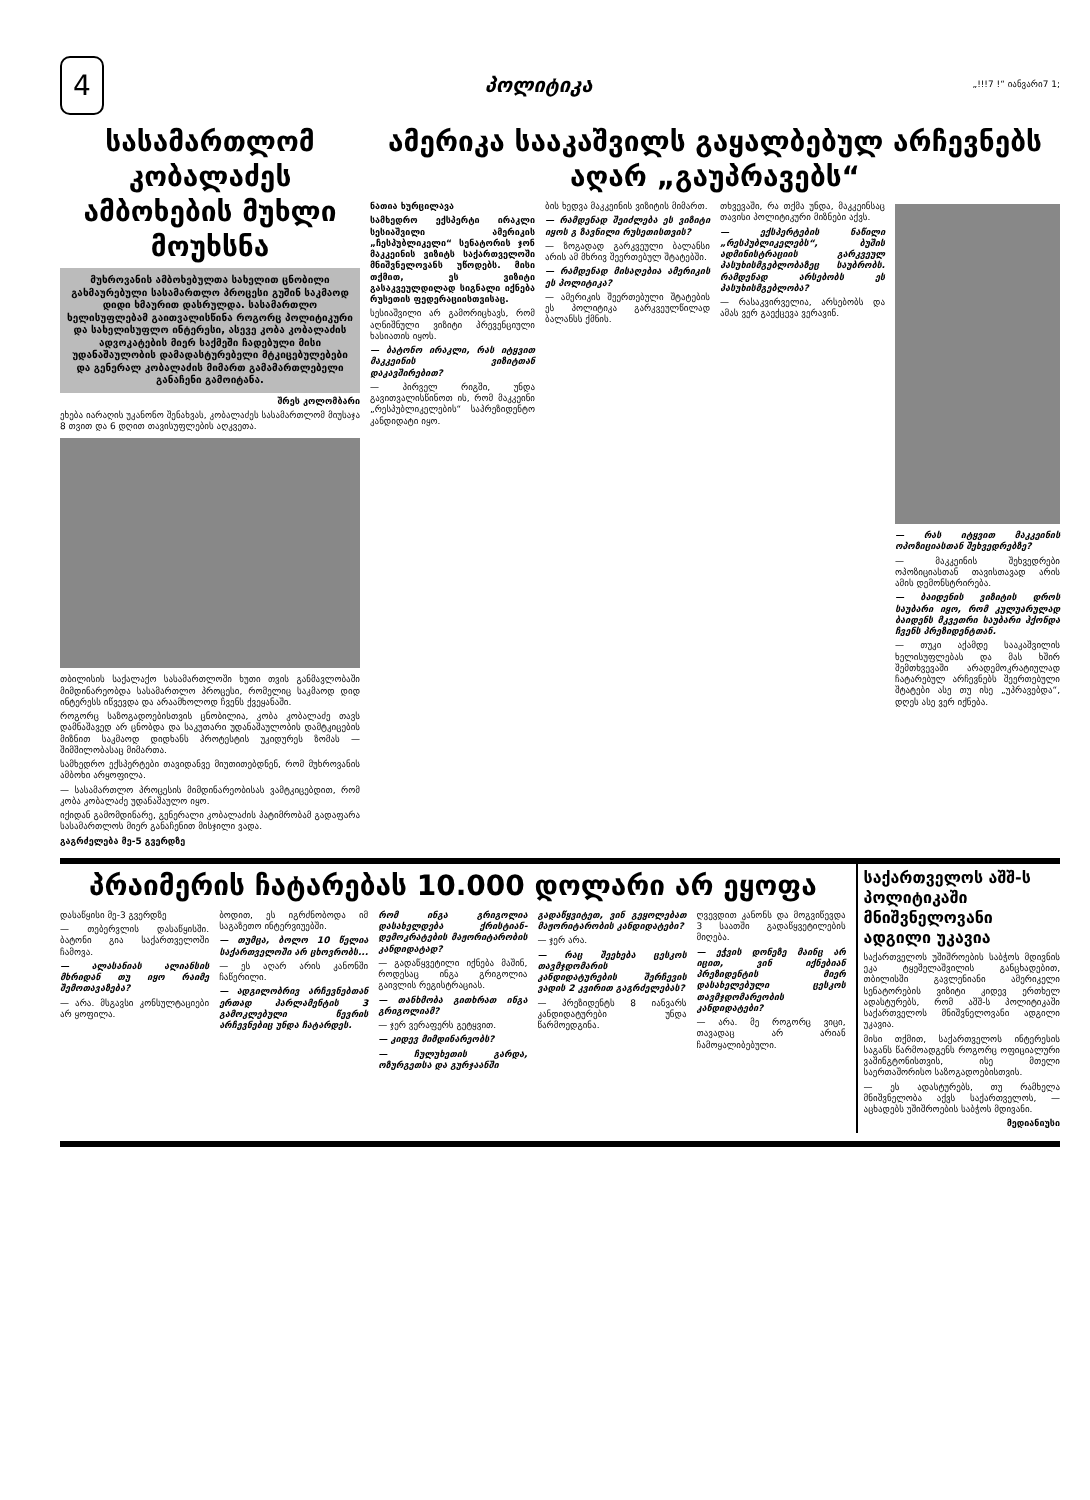4
პოლიტიკა „!!!7 !“ იანვარი7 1;
სასამართლომ კობალაძეს ამბოხების მუხლი მოუხსნა
მუხროვანის ამბოხებულთა სახელით ცნობილი გახმაურებული სასამართლო პროცესი გუშინ საკმაოდ დიდი ხმაურით დასრულდა. სასამართლო ხელისუფლებამ გაითვალისწინა როგორც პოლიტიკური და სახელისუფლო ინტერესი, ასევე კობა კობალაძის ადვოკატების მიერ საქმეში ჩადებული მისი უდანაშაულობის დამადასტურებელი მტკიცებულებები და გენერალ კობალაძის მიმართ გამამართლებელი განაჩენი გამოიტანა.
შრეს კოლომბარი
ეხება იარაღის უკანონო შენახვას, კობალაძეს სასამართლომ მიუსაჯა 8 თვით და 6 დღით თავისუფლების აღკვეთა.
თბილისის საქალაქო სასამართლოში ხუთი თვის განმავლობაში მიმდინარეობდა სასამართლო პროცესი, რომელიც საკმაოდ დიდ ინტერესს იწვევდა და არაამხოლოდ ჩვენს ქვეყანაში.
როგორც საზოგადოებისთვის ცნობილია, კობა კობალაძე თავს დამნაშავედ არ ცნობდა და საკუთარი უდანაშაულობის დამტკიცების მიზნით საკმაოდ დიდხანს პროტესტის უკიდურეს ზომას — შიმშილობასაც მიმართა.
სამხედრო ექსპერტები თავიდანვე მიუთითებდნენ, რომ მუხროვანის ამბოხი არყოფილა.
— სასამართლო პროცესის მიმდინარეობისას ვამტკიცებდით, რომ კობა კობალაძე უდანაშაულო იყო.
იქიდან გამომდინარე, გენერალი კობალაძის პატიმრობამ გადაფარა სასამართლოს მიერ განაჩენით მისჯილი ვადა.
გაგრძელება მე-5 გვერდზე
ამერიკა სააკაშვილს გაყალბებულ არჩევნებს აღარ „გაუპრავებს“
ნათია ხურცილავა
სამხედრო ექსპერტი ირაკლი სესიაშვილი ამერიკის „ჩესპუბლიკელი“ სენატორის ჯონ მაკკეინის ვიზიტს საქართველოში მნიშვნელოვანს უწოდებს. მისი თქმით, ეს ვიზიტი გასაკვეულდილად სიგნალი იქნება რუსეთის ფედერაციისთვისაც.
სესიაშვილი არ გამორიცხავს, რომ აღნიშნული ვიზიტი პრევენციული ხასიათის იყოს.
— ბატონო ირაკლი, რას იტყვით მაკკეინის ვიზიტთან დაკავშირებით?
— პირველ რიგში, უნდა გავითვალისწინოთ ის, რომ მაკკეინი „რესპუბლიკელების“ საპრეზიდენტო კანდიდატი იყო.
ბის ხედვა მაკკეინის ვიზიტის მიმართ.
— რამდენად შეიძლება ეს ვიზიტი იყოს გ ზავნილი რუსეთისთვის?
— ზოგადად გარკვეული ბალანსი არის ამ მხრივ შეერთებულ შტატებში.
— რამდენად მისაღებია ამერიკის ეს პოლიტიკა?
— ამერიკის შეერთებული შტატების ეს პოლიტიკა გარკვეულწილად ბალანსს ქმნის.
თხვევაში, რა თქმა უნდა, მაკკეინსაც თავისი პოლიტიკური მიზნები აქვს.
— ექსპერტების ნაწილი „რესპუბლიკელებს“, ბუშის ადმინისტრაციის გარკვეულ პასუხისმგებლობაზეც საუბრობს. რამდენად არსებობს ეს პასუხისმგებლობა?
— რასაკვირველია, არსებობს და ამას ვერ გაექცევა ვერავინ.
— რას იტყვით მაკკეინის ოპოზიციასთან შეხვედრებზე?
— მაკკეინის შეხვედრები ოპოზიციასთან თავისთავად არის ამის დემონსტრირება.
— ბაიდენის ვიზიტის დროს საუბარი იყო, რომ კულუარულად ბაიდენს მკვეთრი საუბარი ჰქონდა ჩვენს პრეზიდენტთან.
— თუკი აქამდე სააკაშვილის ხელისუფლებას და მას ხშირ შემთხვევაში არადემოკრატიულად ჩატარებულ არჩევნებს შეერთებული შტატები ასე თუ ისე „უპრავებდა“, დღეს ასე ვერ იქნება.
პრაიმერის ჩატარებას 10.000 დოლარი არ ეყოფა
დასაწყისი მე-3 გვერდზე
— თებერვლის დასაწყისში. ბატონი გია საქართველოში ჩამოვა.
— ალასანიას ალიანსის მხრიდან თუ იყო რაიმე შემოთავაზება?
— არა. მსგავსი კონსულტაციები არ ყოფილა.
ბოდით, ეს იგრძნობოდა იმ საგაზეთო ინტერვიუებში.
— თუმცა, ბოლო 10 წელია საქართველოში არ ცხოვრობს...
— ეს აღარ არის კანონში ჩაწერილი.
— ადგილობრივ არჩევნებთან ერთად პარლამენტის 3 გამოკლებული წევრის არჩევნებიც უნდა ჩატარდეს.
რომ ინგა გრიგოლია დასახელდება ქრისტიან-დემოკრატების მაჟორიტარობის კანდიდატად?
— გადაწყვეტილი იქნება მაშინ, როდესაც ინგა გრიგოლია გაივლის რეგისტრაციას.
— თანხმობა გითხრათ ინგა გრიგოლიამ?
— ჯერ ვერაფერს გეტყვით.
— კიდევ მიმდინარეობს?
— ჩულუხეთის გარდა, ოზურგეთსა და გურჯაანში
გადაწყვიტეთ, ვინ გეყოლებათ მაჟორიტარობის კანდიდატები?
— ჯერ არა.
— რაც შეეხება ცესკოს თავმჯდომარის კანდიდატურების შერჩევის ვადის 2 კვირით გაგრძელებას?
— პრეზიდენტს 8 იანვარს კანდიდატურები უნდა წარმოედგინა.
ღვევდით კანონს და მოგვიწევდა 3 საათში გადაწყვეტილების მიღება.
— ეჭვის დონეზე მაინც არ იცით, ვინ იქნებიან პრეზიდენტის მიერ დასახელებული ცესკოს თავმჯდომარეობის კანდიდატები?
— არა. მე როგორც ვიცი, თავადაც არ არიან ჩამოყალიბებული.
საქართველოს აშშ-ს პოლიტიკაში მნიშვნელოვანი ადგილი უკავია
საქართველოს უშიშროების საბჭოს მდივნის ეკა ტყეშელაშვილის განცხადებით, თბილისში გავლენიანი ამერიკელი სენატორების ვიზიტი კიდევ ერთხელ ადასტურებს, რომ აშშ-ს პოლიტიკაში საქართველოს მნიშვნელოვანი ადგილი უკავია.
მისი თქმით, საქართველოს ინტერესის საგანს წარმოადგენს როგორც ოფიციალური ვაშინგტონისთვის, ისე მთელი საერთაშორისო საზოგადოებისთვის.
— ეს ადასტურებს, თუ რამხელა მნიშვნელობა აქვს საქართველოს, — აცხადებს უშიშროების საბჭოს მდივანი.
მედიანიუსი